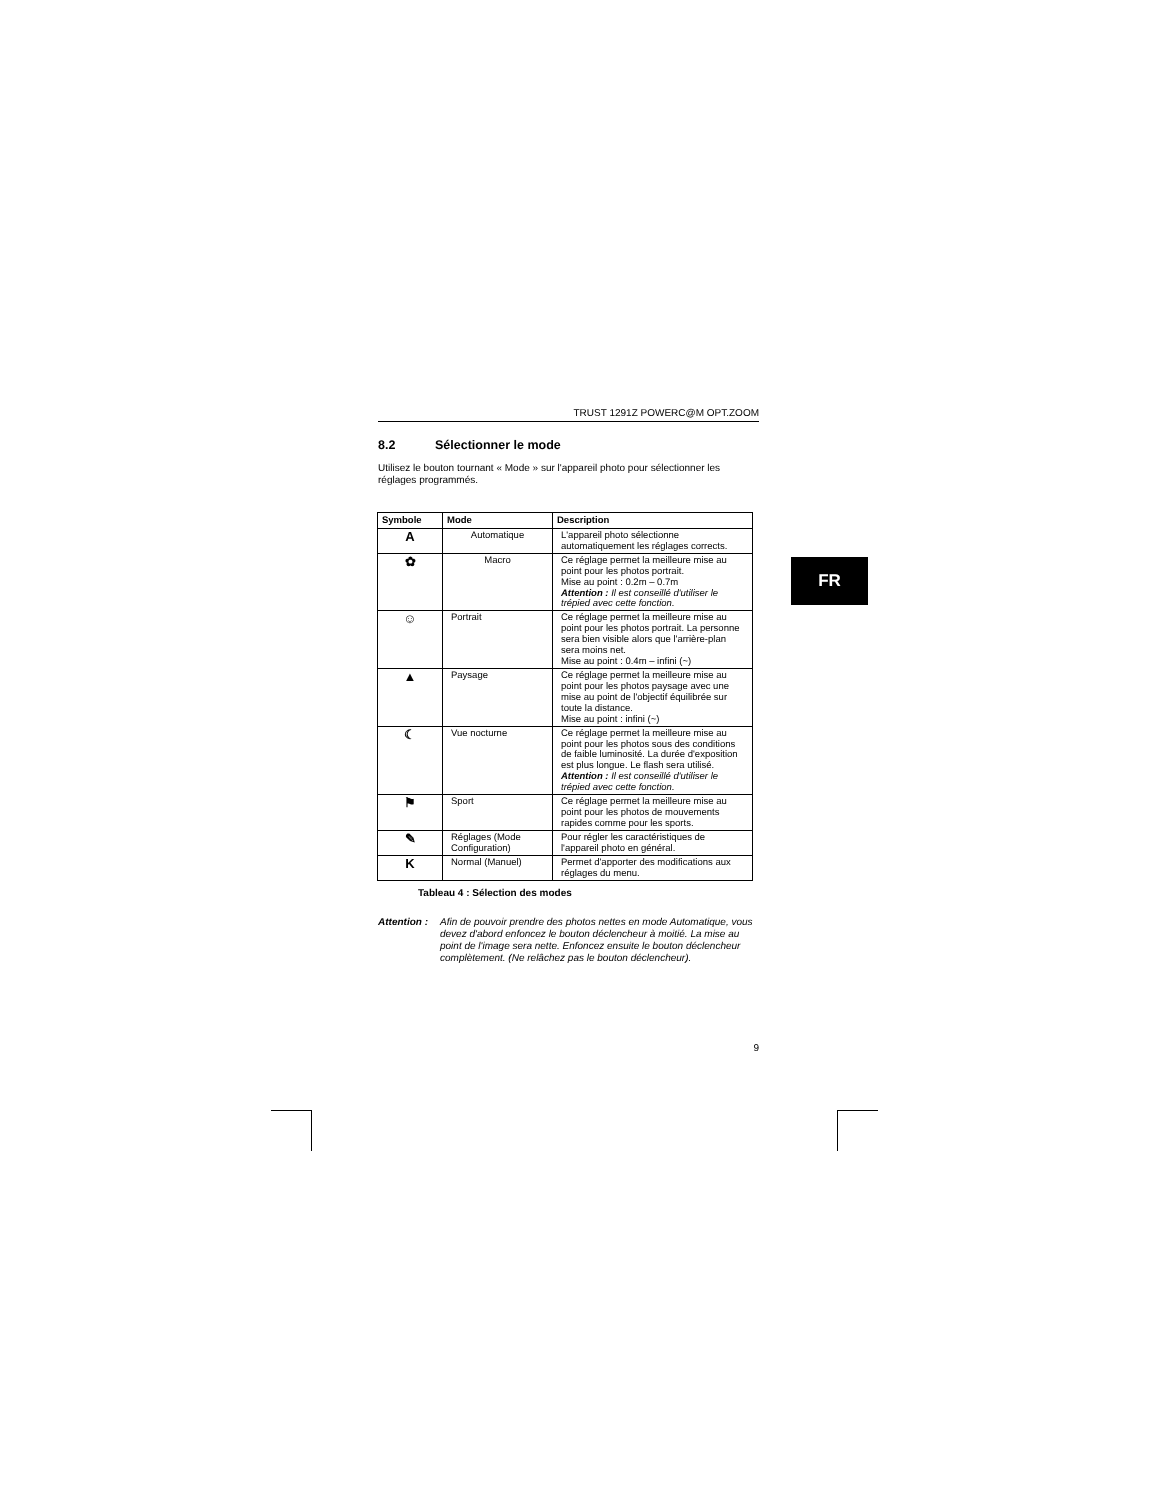TRUST 1291Z POWERC@M OPT.ZOOM
8.2 Sélectionner le mode
Utilisez le bouton tournant « Mode » sur l'appareil photo pour sélectionner les réglages programmés.
| Symbole | Mode | Description |
| --- | --- | --- |
| A | Automatique | L'appareil photo sélectionne automatiquement les réglages corrects. |
| ✿ | Macro | Ce réglage permet la meilleure mise au point pour les photos portrait. Mise au point : 0.2m – 0.7m Attention : Il est conseillé d'utiliser le trépied avec cette fonction. |
| ☺ | Portrait | Ce réglage permet la meilleure mise au point pour les photos portrait. La personne sera bien visible alors que l'arrière-plan sera moins net. Mise au point : 0.4m – infini (~) |
| ▲ | Paysage | Ce réglage permet la meilleure mise au point pour les photos paysage avec une mise au point de l'objectif équilibrée sur toute la distance. Mise au point : infini (~) |
| ☾ | Vue nocturne | Ce réglage permet la meilleure mise au point pour les photos sous des conditions de faible luminosité. La durée d'exposition est plus longue. Le flash sera utilisé. Attention : Il est conseillé d'utiliser le trépied avec cette fonction. |
| ⚑ | Sport | Ce réglage permet la meilleure mise au point pour les photos de mouvements rapides comme pour les sports. |
| ✎ | Réglages (Mode Configuration) | Pour régler les caractéristiques de l'appareil photo en général. |
| K | Normal (Manuel) | Permet d'apporter des modifications aux réglages du menu. |
Tableau 4 : Sélection des modes
Attention : Afin de pouvoir prendre des photos nettes en mode Automatique, vous devez d'abord enfoncez le bouton déclencheur à moitié. La mise au point de l'image sera nette. Enfoncez ensuite le bouton déclencheur complètement. (Ne relâchez pas le bouton déclencheur).
9
FR